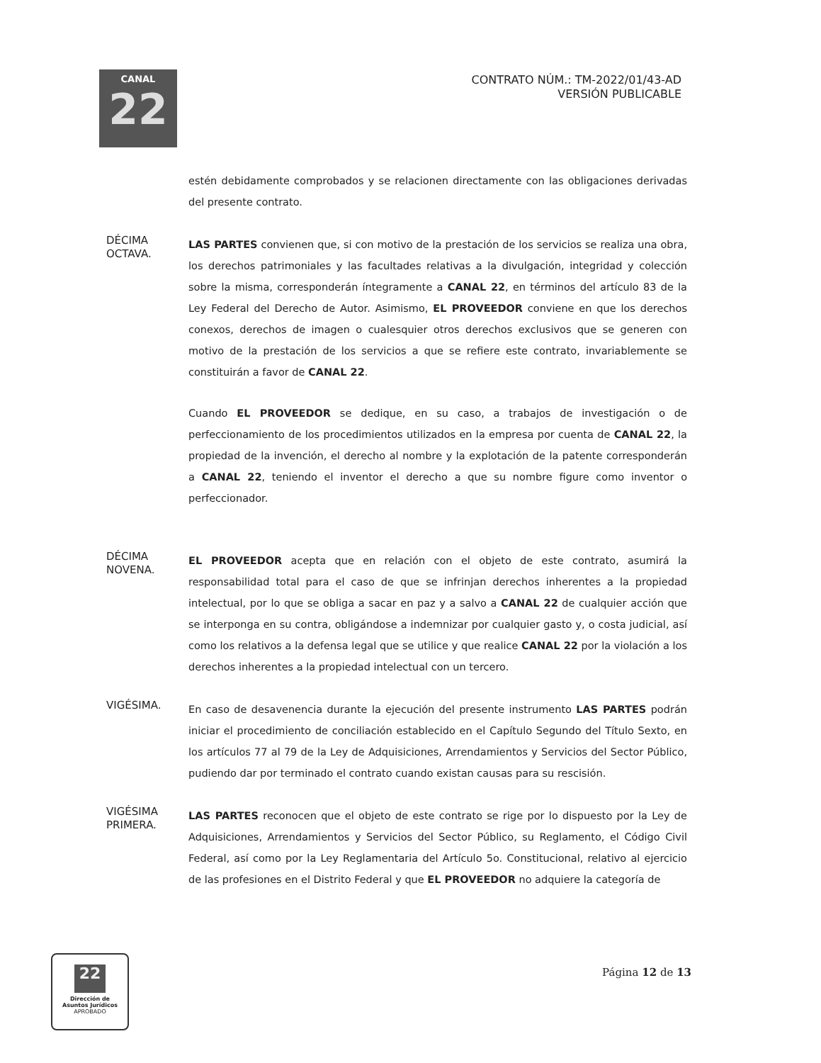CANAL
22
CONTRATO NÚM.: TM-2022/01/43-AD
VERSIÓN PUBLICABLE
estén debidamente comprobados y se relacionen directamente con las obligaciones derivadas del presente contrato.
DÉCIMA
OCTAVA.
LAS PARTES convienen que, si con motivo de la prestación de los servicios se realiza una obra, los derechos patrimoniales y las facultades relativas a la divulgación, integridad y colección sobre la misma, corresponderán íntegramente a CANAL 22, en términos del artículo 83 de la Ley Federal del Derecho de Autor. Asimismo, EL PROVEEDOR conviene en que los derechos conexos, derechos de imagen o cualesquier otros derechos exclusivos que se generen con motivo de la prestación de los servicios a que se refiere este contrato, invariablemente se constituirán a favor de CANAL 22.
Cuando EL PROVEEDOR se dedique, en su caso, a trabajos de investigación o de perfeccionamiento de los procedimientos utilizados en la empresa por cuenta de CANAL 22, la propiedad de la invención, el derecho al nombre y la explotación de la patente corresponderán a CANAL 22, teniendo el inventor el derecho a que su nombre figure como inventor o perfeccionador.
DÉCIMA
NOVENA.
EL PROVEEDOR acepta que en relación con el objeto de este contrato, asumirá la responsabilidad total para el caso de que se infrinjan derechos inherentes a la propiedad intelectual, por lo que se obliga a sacar en paz y a salvo a CANAL 22 de cualquier acción que se interponga en su contra, obligándose a indemnizar por cualquier gasto y, o costa judicial, así como los relativos a la defensa legal que se utilice y que realice CANAL 22 por la violación a los derechos inherentes a la propiedad intelectual con un tercero.
VIGÉSIMA.
En caso de desavenencia durante la ejecución del presente instrumento LAS PARTES podrán iniciar el procedimiento de conciliación establecido en el Capítulo Segundo del Título Sexto, en los artículos 77 al 79 de la Ley de Adquisiciones, Arrendamientos y Servicios del Sector Público, pudiendo dar por terminado el contrato cuando existan causas para su rescisión.
VIGÉSIMA
PRIMERA.
LAS PARTES reconocen que el objeto de este contrato se rige por lo dispuesto por la Ley de Adquisiciones, Arrendamientos y Servicios del Sector Público, su Reglamento, el Código Civil Federal, así como por la Ley Reglamentaria del Artículo 5o. Constitucional, relativo al ejercicio de las profesiones en el Distrito Federal y que EL PROVEEDOR no adquiere la categoría de
22
Dirección de
Asuntos Jurídicos
APROBADO
Página 12 de 13